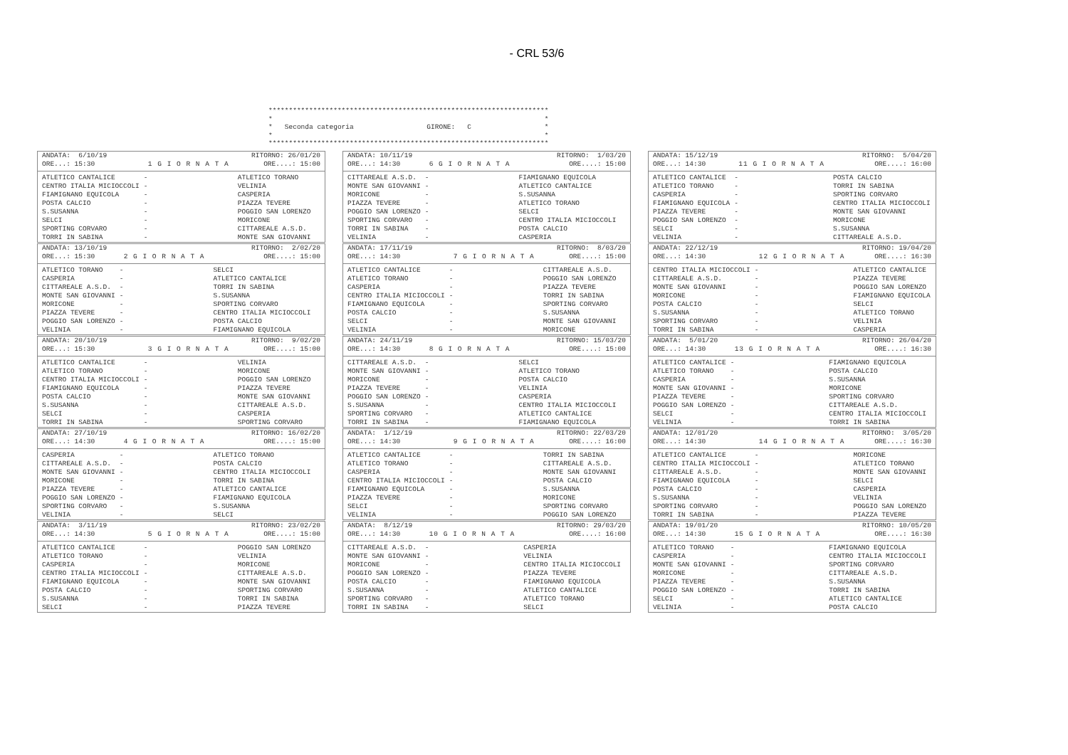- CRL 53/6
********************************************************************* * * * Seconda categoria GIRONE: C * * * *********************************************************************
| ANDATA: 6/10/19 | | RITORNO: 26/01/20 |
| --- | --- | --- |
| ORE...: 15:30 | 1 G I O R N A T A | ORE....: 15:00 |
| ATLETICO CANTALICE | - | ATLETICO TORANO |
| CENTRO ITALIA MICIOCCOLI | - | VELINIA |
| FIAMIGNANO EQUICOLA | - | CASPERIA |
| POSTA CALCIO | - | PIAZZA TEVERE |
| S.SUSANNA | - | POGGIO SAN LORENZO |
| SELCI | - | MORICONE |
| SPORTING CORVARO | - | CITTAREALE A.S.D. |
| TORRI IN SABINA | - | MONTE SAN GIOVANNI |
| ANDATA: 13/10/19 | | RITORNO: 2/02/20 |
| --- | --- | --- |
| ORE...: 15:30 | 2 G I O R N A T A | ORE....: 15:00 |
| ATLETICO TORANO | - | SELCI |
| CASPERIA | - | ATLETICO CANTALICE |
| CITTAREALE A.S.D. | - | TORRI IN SABINA |
| MONTE SAN GIOVANNI | - | S.SUSANNA |
| MORICONE | - | SPORTING CORVARO |
| PIAZZA TEVERE | - | CENTRO ITALIA MICIOCCOLI |
| POGGIO SAN LORENZO | - | POSTA CALCIO |
| VELINIA | - | FIAMIGNANO EQUICOLA |
| ANDATA: 20/10/19 | | RITORNO: 9/02/20 |
| --- | --- | --- |
| ORE...: 15:30 | 3 G I O R N A T A | ORE....: 15:00 |
| ATLETICO CANTALICE | - | VELINIA |
| ATLETICO TORANO | - | MORICONE |
| CENTRO ITALIA MICIOCCOLI | - | POGGIO SAN LORENZO |
| FIAMIGNANO EQUICOLA | - | PIAZZA TEVERE |
| POSTA CALCIO | - | MONTE SAN GIOVANNI |
| S.SUSANNA | - | CITTAREALE A.S.D. |
| SELCI | - | CASPERIA |
| TORRI IN SABINA | - | SPORTING CORVARO |
| ANDATA: 27/10/19 | | RITORNO: 16/02/20 |
| --- | --- | --- |
| ORE...: 14:30 | 4 G I O R N A T A | ORE....: 15:00 |
| CASPERIA | - | ATLETICO TORANO |
| CITTAREALE A.S.D. | - | POSTA CALCIO |
| MONTE SAN GIOVANNI | - | CENTRO ITALIA MICIOCCOLI |
| MORICONE | - | TORRI IN SABINA |
| PIAZZA TEVERE | - | ATLETICO CANTALICE |
| POGGIO SAN LORENZO | - | FIAMIGNANO EQUICOLA |
| SPORTING CORVARO | - | S.SUSANNA |
| VELINIA | - | SELCI |
| ANDATA: 3/11/19 | | RITORNO: 23/02/20 |
| --- | --- | --- |
| ORE...: 14:30 | 5 G I O R N A T A | ORE....: 15:00 |
| ATLETICO CANTALICE | - | POGGIO SAN LORENZO |
| ATLETICO TORANO | - | VELINIA |
| CASPERIA | - | MORICONE |
| CENTRO ITALIA MICIOCCOLI | - | CITTAREALE A.S.D. |
| FIAMIGNANO EQUICOLA | - | MONTE SAN GIOVANNI |
| POSTA CALCIO | - | SPORTING CORVARO |
| S.SUSANNA | - | TORRI IN SABINA |
| SELCI | - | PIAZZA TEVERE |
| ANDATA: 10/11/19 | | RITORNO: 1/03/20 |
| --- | --- | --- |
| ORE...: 14:30 | 6 G I O R N A T A | ORE....: 15:00 |
| CITTAREALE A.S.D. | - | FIAMIGNANO EQUICOLA |
| MONTE SAN GIOVANNI | - | ATLETICO CANTALICE |
| MORICONE | - | S.SUSANNA |
| PIAZZA TEVERE | - | ATLETICO TORANO |
| POGGIO SAN LORENZO | - | SELCI |
| SPORTING CORVARO | - | CENTRO ITALIA MICIOCCOLI |
| TORRI IN SABINA | - | POSTA CALCIO |
| VELINIA | - | CASPERIA |
| ANDATA: 17/11/19 | | RITORNO: 8/03/20 |
| --- | --- | --- |
| ORE...: 14:30 | 7 G I O R N A T A | ORE....: 15:00 |
| ATLETICO CANTALICE | - | CITTAREALE A.S.D. |
| ATLETICO TORANO | - | POGGIO SAN LORENZO |
| CASPERIA | - | PIAZZA TEVERE |
| CENTRO ITALIA MICIOCCOLI | - | TORRI IN SABINA |
| FIAMIGNANO EQUICOLA | - | SPORTING CORVARO |
| POSTA CALCIO | - | S.SUSANNA |
| SELCI | - | MONTE SAN GIOVANNI |
| VELINIA | - | MORICONE |
| ANDATA: 24/11/19 | | RITORNO: 15/03/20 |
| --- | --- | --- |
| ORE...: 14:30 | 8 G I O R N A T A | ORE....: 15:00 |
| CITTAREALE A.S.D. | - | SELCI |
| MONTE SAN GIOVANNI | - | ATLETICO TORANO |
| MORICONE | - | POSTA CALCIO |
| PIAZZA TEVERE | - | VELINIA |
| POGGIO SAN LORENZO | - | CASPERIA |
| S.SUSANNA | - | CENTRO ITALIA MICIOCCOLI |
| SPORTING CORVARO | - | ATLETICO CANTALICE |
| TORRI IN SABINA | - | FIAMIGNANO EQUICOLA |
| ANDATA: 1/12/19 | | RITORNO: 22/03/20 |
| --- | --- | --- |
| ORE...: 14:30 | 9 G I O R N A T A | ORE....: 16:00 |
| ATLETICO CANTALICE | - | TORRI IN SABINA |
| ATLETICO TORANO | - | CITTAREALE A.S.D. |
| CASPERIA | - | MONTE SAN GIOVANNI |
| CENTRO ITALIA MICIOCCOLI | - | POSTA CALCIO |
| FIAMIGNANO EQUICOLA | - | S.SUSANNA |
| PIAZZA TEVERE | - | MORICONE |
| SELCI | - | SPORTING CORVARO |
| VELINIA | - | POGGIO SAN LORENZO |
| ANDATA: 8/12/19 | | RITORNO: 29/03/20 |
| --- | --- | --- |
| ORE...: 14:30 | 10 G I O R N A T A | ORE....: 16:00 |
| CITTAREALE A.S.D. | - | CASPERIA |
| MONTE SAN GIOVANNI | - | VELINIA |
| MORICONE | - | CENTRO ITALIA MICIOCCOLI |
| POGGIO SAN LORENZO | - | PIAZZA TEVERE |
| POSTA CALCIO | - | FIAMIGNANO EQUICOLA |
| S.SUSANNA | - | ATLETICO CANTALICE |
| SPORTING CORVARO | - | ATLETICO TORANO |
| TORRI IN SABINA | - | SELCI |
| ANDATA: 15/12/19 | | RITORNO: 5/04/20 |
| --- | --- | --- |
| ORE...: 14:30 | 11 G I O R N A T A | ORE....: 16:00 |
| ATLETICO CANTALICE | - | POSTA CALCIO |
| ATLETICO TORANO | - | TORRI IN SABINA |
| CASPERIA | - | SPORTING CORVARO |
| FIAMIGNANO EQUICOLA | - | CENTRO ITALIA MICIOCCOLI |
| PIAZZA TEVERE | - | MONTE SAN GIOVANNI |
| POGGIO SAN LORENZO | - | MORICONE |
| SELCI | - | S.SUSANNA |
| VELINIA | - | CITTAREALE A.S.D. |
| ANDATA: 22/12/19 | | RITORNO: 19/04/20 |
| --- | --- | --- |
| ORE...: 14:30 | 12 G I O R N A T A | ORE....: 16:30 |
| CENTRO ITALIA MICIOCCOLI | - | ATLETICO CANTALICE |
| CITTAREALE A.S.D. | - | PIAZZA TEVERE |
| MONTE SAN GIOVANNI | - | POGGIO SAN LORENZO |
| MORICONE | - | FIAMIGNANO EQUICOLA |
| POSTA CALCIO | - | SELCI |
| S.SUSANNA | - | ATLETICO TORANO |
| SPORTING CORVARO | - | VELINIA |
| TORRI IN SABINA | - | CASPERIA |
| ANDATA: 5/01/20 | | RITORNO: 26/04/20 |
| --- | --- | --- |
| ORE...: 14:30 | 13 G I O R N A T A | ORE....: 16:30 |
| ATLETICO CANTALICE | - | FIAMIGNANO EQUICOLA |
| ATLETICO TORANO | - | POSTA CALCIO |
| CASPERIA | - | S.SUSANNA |
| MONTE SAN GIOVANNI | - | MORICONE |
| PIAZZA TEVERE | - | SPORTING CORVARO |
| POGGIO SAN LORENZO | - | CITTAREALE A.S.D. |
| SELCI | - | CENTRO ITALIA MICIOCCOLI |
| VELINIA | - | TORRI IN SABINA |
| ANDATA: 12/01/20 | | RITORNO: 3/05/20 |
| --- | --- | --- |
| ORE...: 14:30 | 14 G I O R N A T A | ORE....: 16:30 |
| ATLETICO CANTALICE | - | MORICONE |
| CENTRO ITALIA MICIOCCOLI | - | ATLETICO TORANO |
| CITTAREALE A.S.D. | - | MONTE SAN GIOVANNI |
| FIAMIGNANO EQUICOLA | - | SELCI |
| POSTA CALCIO | - | CASPERIA |
| S.SUSANNA | - | VELINIA |
| SPORTING CORVARO | - | POGGIO SAN LORENZO |
| TORRI IN SABINA | - | PIAZZA TEVERE |
| ANDATA: 19/01/20 | | RITORNO: 10/05/20 |
| --- | --- | --- |
| ORE...: 14:30 | 15 G I O R N A T A | ORE....: 16:30 |
| ATLETICO TORANO | - | FIAMIGNANO EQUICOLA |
| CASPERIA | - | CENTRO ITALIA MICIOCCOLI |
| MONTE SAN GIOVANNI | - | SPORTING CORVARO |
| MORICONE | - | CITTAREALE A.S.D. |
| PIAZZA TEVERE | - | S.SUSANNA |
| POGGIO SAN LORENZO | - | TORRI IN SABINA |
| SELCI | - | ATLETICO CANTALICE |
| VELINIA | - | POSTA CALCIO |